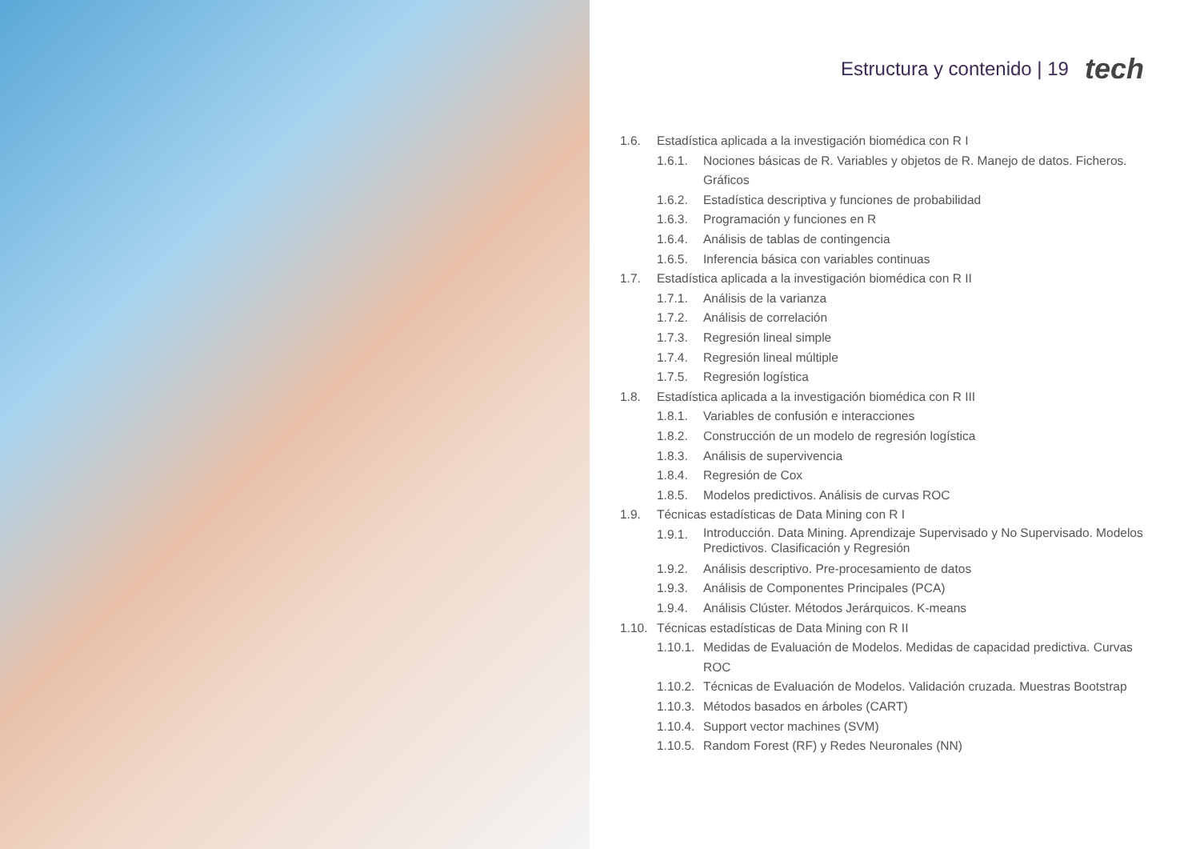Estructura y contenido | 19 tech
1.6. Estadística aplicada a la investigación biomédica con R I
1.6.1. Nociones básicas de R. Variables y objetos de R. Manejo de datos. Ficheros. Gráficos
1.6.2. Estadística descriptiva y funciones de probabilidad
1.6.3. Programación y funciones en R
1.6.4. Análisis de tablas de contingencia
1.6.5. Inferencia básica con variables continuas
1.7. Estadística aplicada a la investigación biomédica con R II
1.7.1. Análisis de la varianza
1.7.2. Análisis de correlación
1.7.3. Regresión lineal simple
1.7.4. Regresión lineal múltiple
1.7.5. Regresión logística
1.8. Estadística aplicada a la investigación biomédica con R III
1.8.1. Variables de confusión e interacciones
1.8.2. Construcción de un modelo de regresión logística
1.8.3. Análisis de supervivencia
1.8.4. Regresión de Cox
1.8.5. Modelos predictivos. Análisis de curvas ROC
1.9. Técnicas estadísticas de Data Mining con R I
1.9.1. Introducción. Data Mining. Aprendizaje Supervisado y No Supervisado. Modelos Predictivos. Clasificación y Regresión
1.9.2. Análisis descriptivo. Pre-procesamiento de datos
1.9.3. Análisis de Componentes Principales (PCA)
1.9.4. Análisis Clúster. Métodos Jerárquicos. K-means
1.10. Técnicas estadísticas de Data Mining con R II
1.10.1. Medidas de Evaluación de Modelos. Medidas de capacidad predictiva. Curvas ROC
1.10.2. Técnicas de Evaluación de Modelos. Validación cruzada. Muestras Bootstrap
1.10.3. Métodos basados en árboles (CART)
1.10.4. Support vector machines (SVM)
1.10.5. Random Forest (RF) y Redes Neuronales (NN)